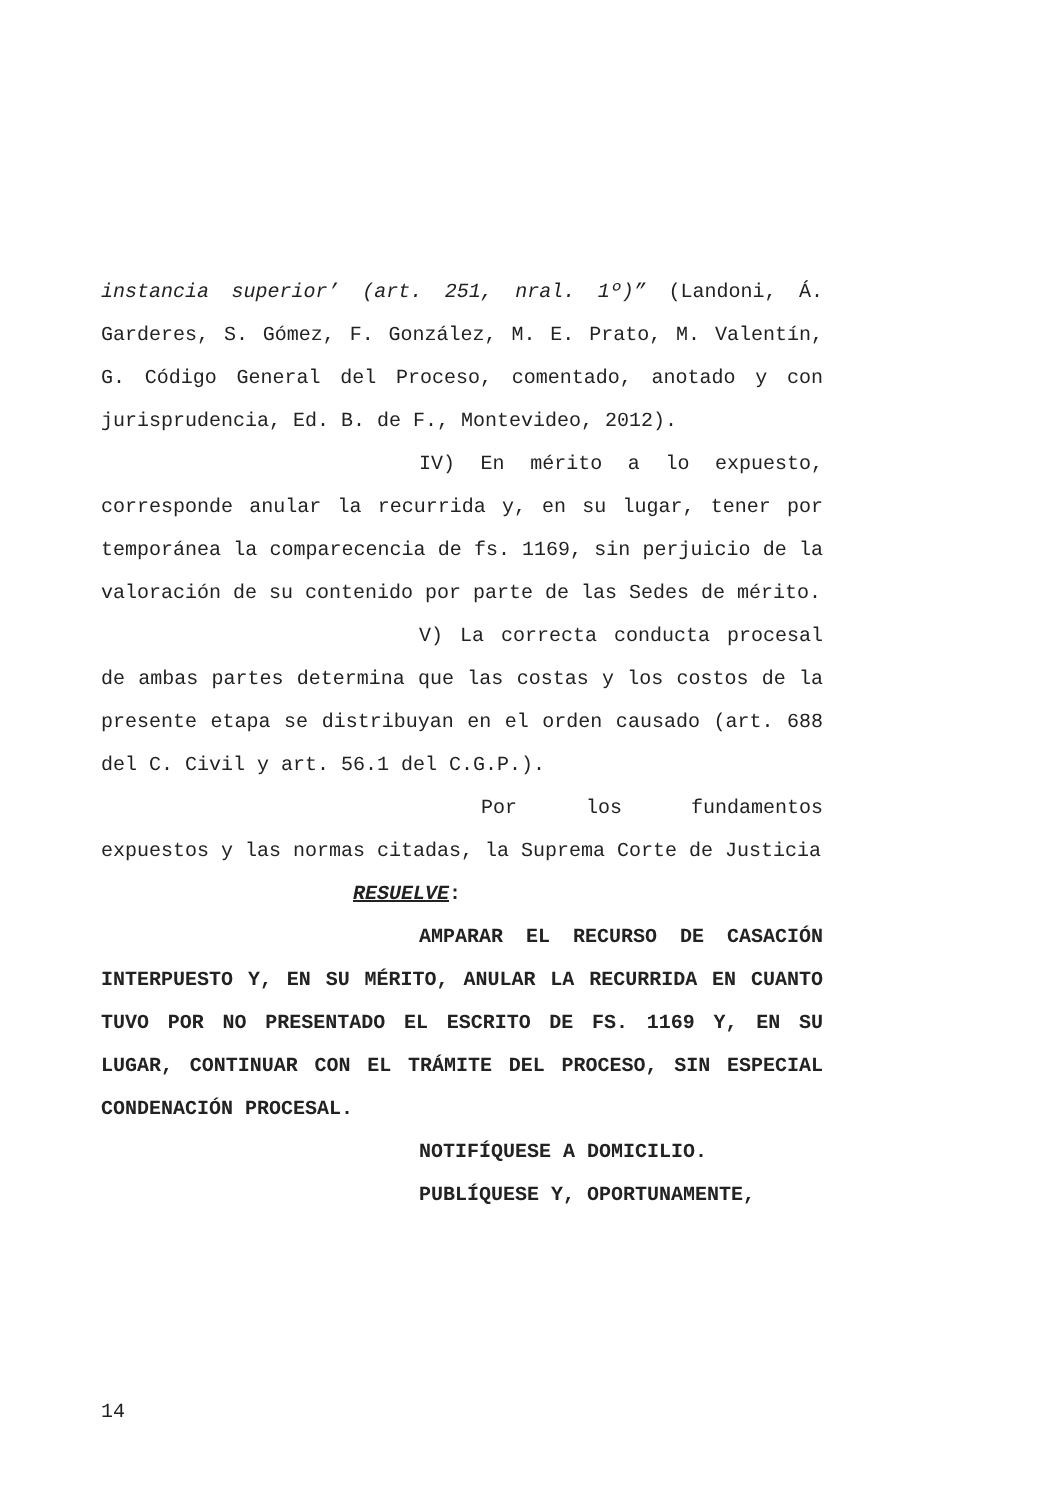instancia superior’ (art. 251, nral. 1º)” (Landoni, Á. Garderes, S. Gómez, F. González, M. E. Prato, M. Valentín, G. Código General del Proceso, comentado, anotado y con jurisprudencia, Ed. B. de F., Montevideo, 2012).
IV) En mérito a lo expuesto, corresponde anular la recurrida y, en su lugar, tener por temporánea la comparecencia de fs. 1169, sin perjuicio de la valoración de su contenido por parte de las Sedes de mérito.
V) La correcta conducta procesal de ambas partes determina que las costas y los costos de la presente etapa se distribuyan en el orden causado (art. 688 del C. Civil y art. 56.1 del C.G.P.).
Por los fundamentos expuestos y las normas citadas, la Suprema Corte de Justicia
RESUELVE:
AMPARAR EL RECURSO DE CASACIÓN INTERPUESTO Y, EN SU MÉRITO, ANULAR LA RECURRIDA EN CUANTO TUVO POR NO PRESENTADO EL ESCRITO DE FS. 1169 Y, EN SU LUGAR, CONTINUAR CON EL TRÁMITE DEL PROCESO, SIN ESPECIAL CONDENACIÓN PROCESAL.
NOTIFÍQUESE A DOMICILIO.
PUBLÍQUESE Y, OPORTUNAMENTE,
14